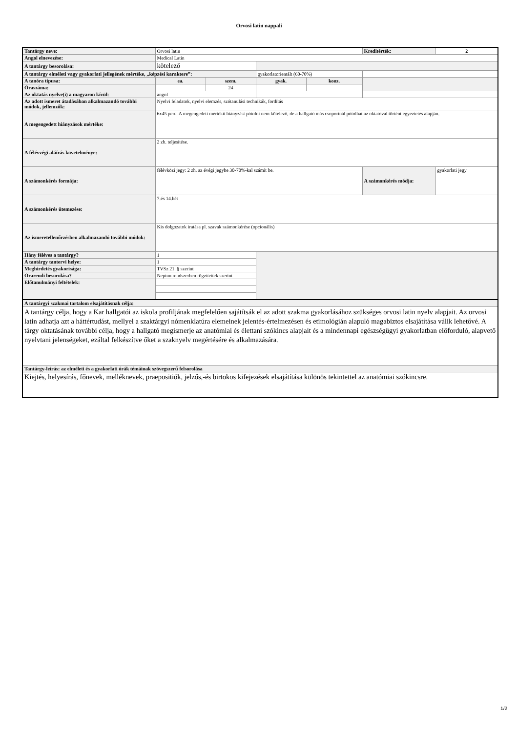Orvosi latin nappali
| Tantárgy neve: | Orvosi latin | | | | Kreditérték: | 2 |
| Angol elnevezése: | Medical Latin | | | | | |
| A tantárgy besorolása: | kötelező | | | | | |
| A tantárgy elméleti vagy gyakorlati jellegének mértéke, „képzési karaktere”: | | | gyakorlatorientált (60-70%) | | | |
| A tanóra típusa: | ea. | szem. | gyak. | konz. | | |
| Óraszáma: | | 24 | | | | |
| Az oktatás nyelve(i) a magyaron kívül: | angol | | | | | |
| Az adott ismeret átadásában alkalmazandó további módok, jellemzők: | Nyelvi feladatok, nyelvi elemzés, szótanulási technikák, fordítás | | | | | |
| A megengedett hiányzások mértéke: | 6x45 perc. A megengedett mértékű hiányzást pótolni nem kötelező, de a hallgató más csoportnál pótolhat az oktatóval történt egyeztetés alapján. | | | | | |
| A félévvégi aláírás követelménye: | 2 zh. teljesítése. | | | | | |
| A számonkérés formája: | félévközi jegy: 2 zh. az évégi jegybe 30-70%-kal számít be. | | | | A számonkérés módja: | gyakorlati jegy |
| A számonkérés ütemezése: | 7.és 14.hét | | | | | |
| Az ismeretellenőrzésben alkalmazandó további módok: | Kis dolgozatok iratása pl. szavak számonkérése (opcionális) | | | | | |
| Hány féléves a tantárgy? | 1 | | | | | |
| A tantárgy tantervi helye: | 1 | | | | | |
| Meghirdetés gyakorisága: | TVSz 21. § szerint | | | | | |
| Órarendi besorolása? | Neptun rendszerben rögzítettek szerint | | | | | |
| Előtanulmányi feltételek: | | | | | | |
| A tantárgyi szakmai tartalom elsajátításnak célja: | | | | | | |
| A tantárgy célja, hogy a Kar hallgatói az iskola profiljának megfelelően sajátítsák el az adott szakma gyakorlásához szükséges orvosi latin nyelv alapjait. Az orvosi latin adhatja azt a háttértudást, mellyel a szaktárgyi nómenklatúra elemeinek jelentés-értelmezésen és etimológián alapuló magabiztos elsajátítása válik lehetővé. A tárgy oktatásának további célja, hogy a hallgató megismerje az anatómiai és élettani szókincs alapjait és a mindennapi egészségügyi gyakorlatban előforduló, alapvető nyelvtani jelenségeket, ezáltal felkészítve őket a szaknyelv megértésére és alkalmazására. | | | | | | |
| Tantárgy-leírás: az elméleti és a gyakorlati órák témáinak szövegszerű felsorolása | | | | | | |
| Kiejtés, helyesírás, főnevek, melléknevek, praepositiók, jelzős,-és birtokos kifejezések elsajátítása különös tekintettel az anatómiai szókincsre. | | | | | | |
1/2